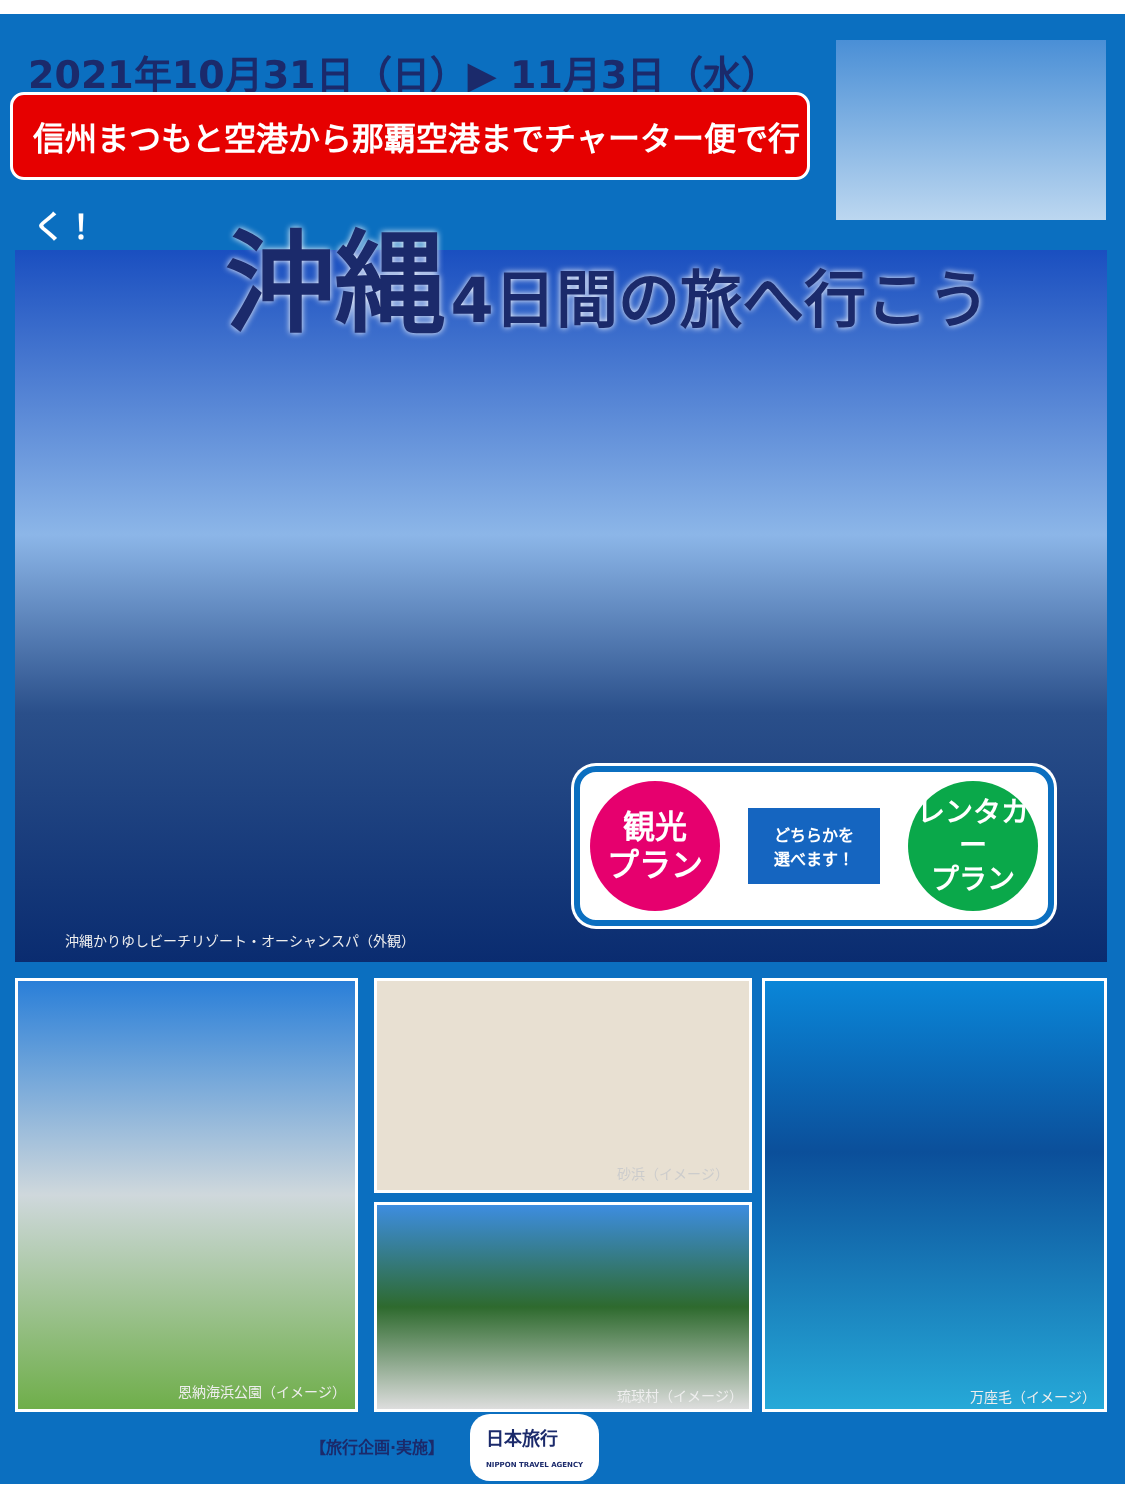2021年10月31日（日）▶ 11月3日（水）
信州まつもと空港から那覇空港までチャーター便で行く！
沖縄かりゆしビーチリゾート・オーシャンスパ（外観）
沖縄 4日間の旅へ行こう
観光
プラン
どちらかを
選べます！
レンタカー
プラン
恩納海浜公園（イメージ） 砂浜（イメージ）
琉球村（イメージ）
万座毛（イメージ）
【旅行企画·実施】
日本旅行
NIPPON TRAVEL AGENCY